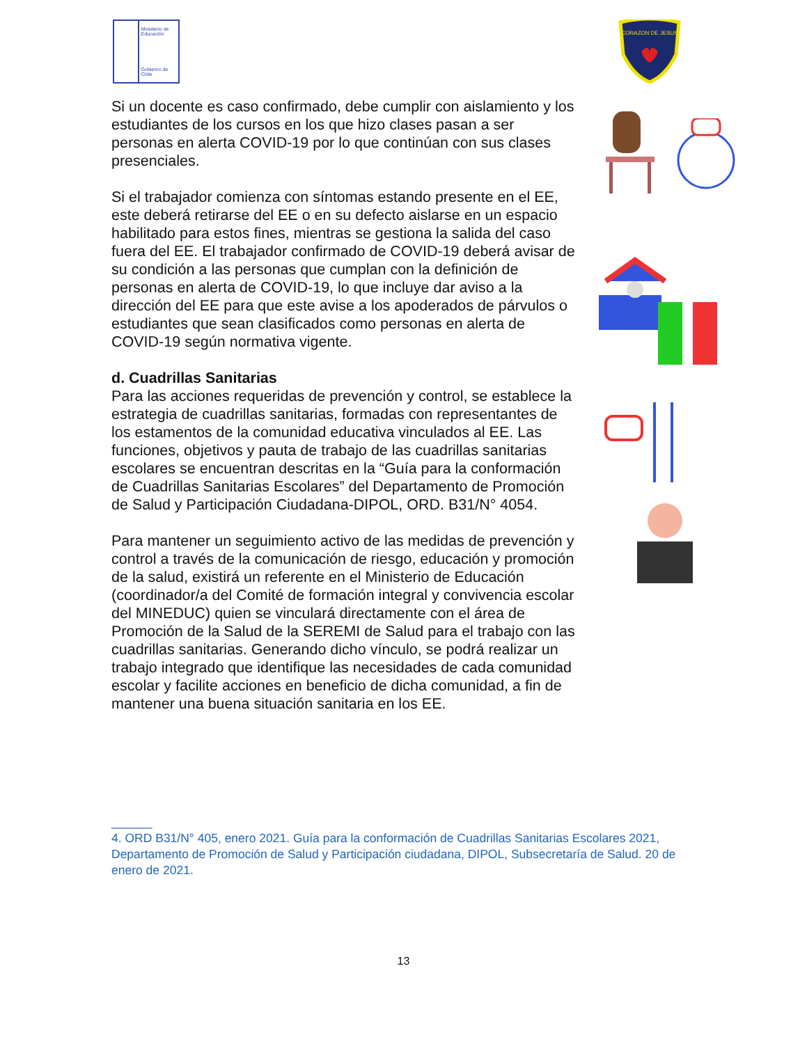Ministerio de
Educación
Gobierno de Chile
CORAZON DE JESUS
Si un docente es caso confirmado, debe cumplir con aislamiento y los estudiantes de los cursos en los que hizo clases pasan a ser personas en alerta COVID-19 por lo que continúan con sus clases presenciales.
Si el trabajador comienza con síntomas estando presente en el EE, este deberá retirarse del EE o en su defecto aislarse en un espacio habilitado para estos fines, mientras se gestiona la salida del caso fuera del EE. El trabajador confirmado de COVID-19 deberá avisar de su condición a las personas que cumplan con la definición de personas en alerta de COVID-19, lo que incluye dar aviso a la dirección del EE para que este avise a los apoderados de párvulos o estudiantes que sean clasificados como personas en alerta de COVID-19 según normativa vigente.
d. Cuadrillas Sanitarias
Para las acciones requeridas de prevención y control, se establece la estrategia de cuadrillas sanitarias, formadas con representantes de los estamentos de la comunidad educativa vinculados al EE. Las funciones, objetivos y pauta de trabajo de las cuadrillas sanitarias escolares se encuentran descritas en la “Guía para la conformación de Cuadrillas Sanitarias Escolares” del Departamento de Promoción de Salud y Participación Ciudadana-DIPOL, ORD. B31/N° 4054.
Para mantener un seguimiento activo de las medidas de prevención y control a través de la comunicación de riesgo, educación y promoción de la salud, existirá un referente en el Ministerio de Educación (coordinador/a del Comité de formación integral y convivencia escolar del MINEDUC) quien se vinculará directamente con el área de Promoción de la Salud de la SEREMI de Salud para el trabajo con las cuadrillas sanitarias. Generando dicho vínculo, se podrá realizar un trabajo integrado que identifique las necesidades de cada comunidad escolar y facilite acciones en beneficio de dicha comunidad, a fin de mantener una buena situación sanitaria en los EE.
______
4. ORD B31/N° 405, enero 2021. Guía para la conformación de Cuadrillas Sanitarias Escolares 2021, Departamento de Promoción de Salud y Participación ciudadana, DIPOL, Subsecretaría de Salud. 20 de enero de 2021.
13